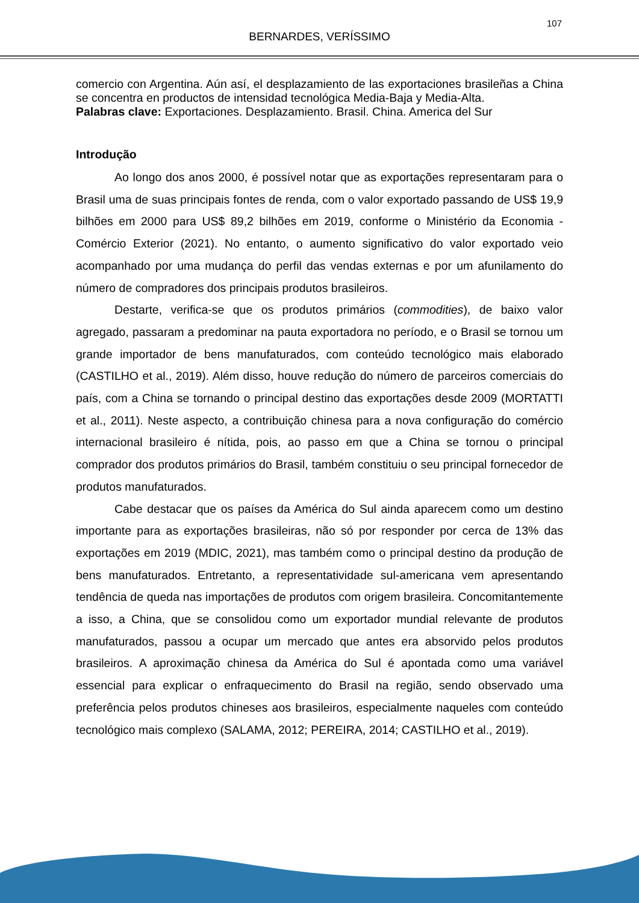107
BERNARDES, VERÍSSIMO
comercio con Argentina. Aún así, el desplazamiento de las exportaciones brasileñas a China se concentra en productos de intensidad tecnológica Media-Baja y Media-Alta.
Palabras clave: Exportaciones. Desplazamiento. Brasil. China. America del Sur
Introdução
Ao longo dos anos 2000, é possível notar que as exportações representaram para o Brasil uma de suas principais fontes de renda, com o valor exportado passando de US$ 19,9 bilhões em 2000 para US$ 89,2 bilhões em 2019, conforme o Ministério da Economia - Comércio Exterior (2021). No entanto, o aumento significativo do valor exportado veio acompanhado por uma mudança do perfil das vendas externas e por um afunilamento do número de compradores dos principais produtos brasileiros.
Destarte, verifica-se que os produtos primários (commodities), de baixo valor agregado, passaram a predominar na pauta exportadora no período, e o Brasil se tornou um grande importador de bens manufaturados, com conteúdo tecnológico mais elaborado (CASTILHO et al., 2019). Além disso, houve redução do número de parceiros comerciais do país, com a China se tornando o principal destino das exportações desde 2009 (MORTATTI et al., 2011). Neste aspecto, a contribuição chinesa para a nova configuração do comércio internacional brasileiro é nítida, pois, ao passo em que a China se tornou o principal comprador dos produtos primários do Brasil, também constituiu o seu principal fornecedor de produtos manufaturados.
Cabe destacar que os países da América do Sul ainda aparecem como um destino importante para as exportações brasileiras, não só por responder por cerca de 13% das exportações em 2019 (MDIC, 2021), mas também como o principal destino da produção de bens manufaturados. Entretanto, a representatividade sul-americana vem apresentando tendência de queda nas importações de produtos com origem brasileira. Concomitantemente a isso, a China, que se consolidou como um exportador mundial relevante de produtos manufaturados, passou a ocupar um mercado que antes era absorvido pelos produtos brasileiros. A aproximação chinesa da América do Sul é apontada como uma variável essencial para explicar o enfraquecimento do Brasil na região, sendo observado uma preferência pelos produtos chineses aos brasileiros, especialmente naqueles com conteúdo tecnológico mais complexo (SALAMA, 2012; PEREIRA, 2014; CASTILHO et al., 2019).